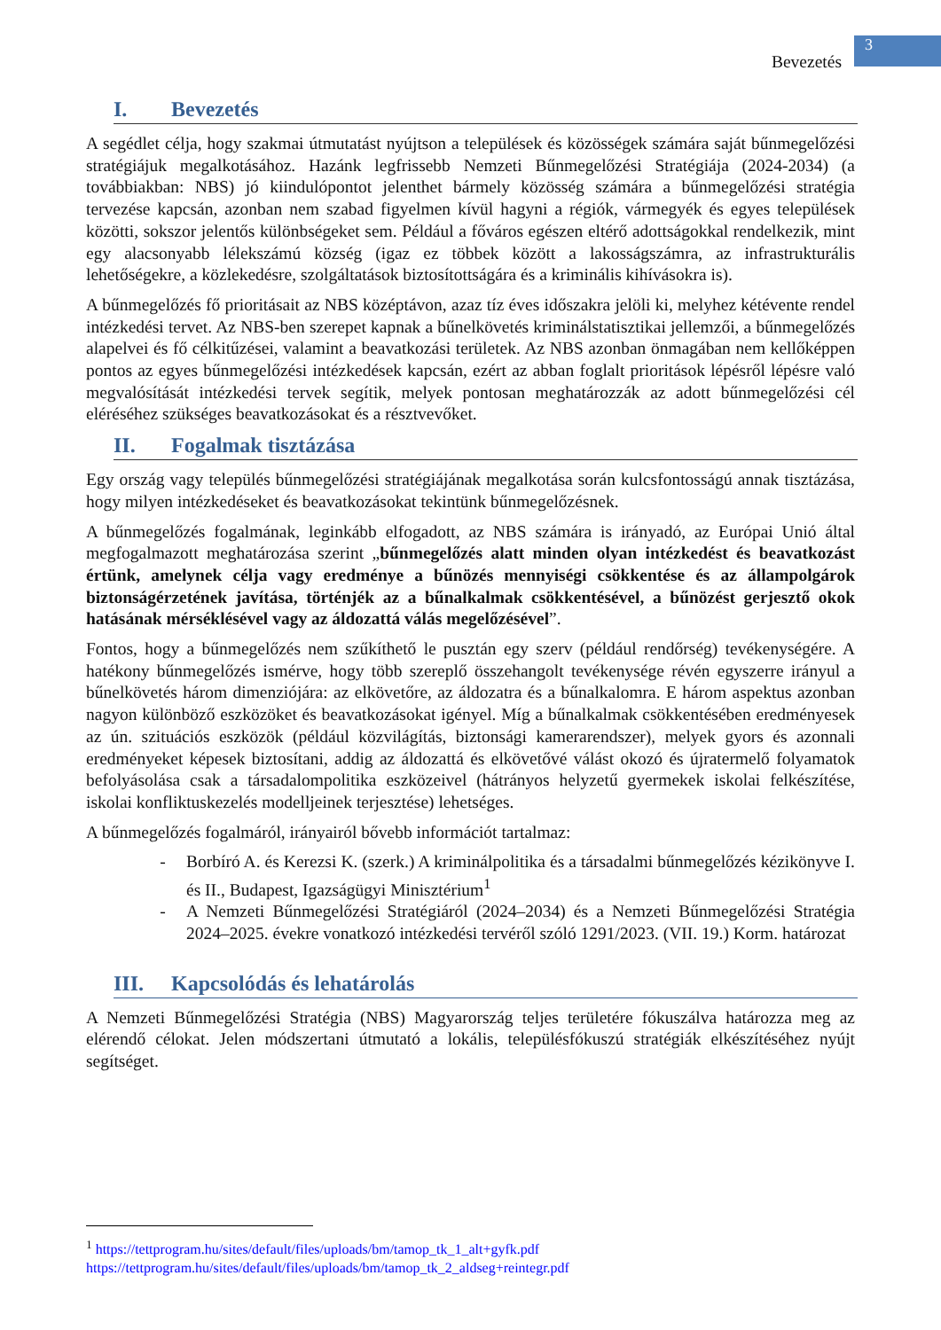Bevezetés
3
I. Bevezetés
A segédlet célja, hogy szakmai útmutatást nyújtson a települések és közösségek számára saját bűnmegelőzési stratégiájuk megalkotásához. Hazánk legfrissebb Nemzeti Bűnmegelőzési Stratégiája (2024-2034) (a továbbiakban: NBS) jó kiindulópontot jelenthet bármely közösség számára a bűnmegelőzési stratégia tervezése kapcsán, azonban nem szabad figyelmen kívül hagyni a régiók, vármegyék és egyes települések közötti, sokszor jelentős különbségeket sem. Például a főváros egészen eltérő adottságokkal rendelkezik, mint egy alacsonyabb lélekszámú község (igaz ez többek között a lakosságszámra, az infrastrukturális lehetőségekre, a közlekedésre, szolgáltatások biztosítottságára és a kriminális kihívásokra is).
A bűnmegelőzés fő prioritásait az NBS középtávon, azaz tíz éves időszakra jelöli ki, melyhez kétévente rendel intézkedési tervet. Az NBS-ben szerepet kapnak a bűnelkövetés kriminálstatisztikai jellemzői, a bűnmegelőzés alapelvei és fő célkitűzései, valamint a beavatkozási területek. Az NBS azonban önmagában nem kellőképpen pontos az egyes bűnmegelőzési intézkedések kapcsán, ezért az abban foglalt prioritások lépésről lépésre való megvalósítását intézkedési tervek segítik, melyek pontosan meghatározzák az adott bűnmegelőzési cél eléréséhez szükséges beavatkozásokat és a résztvevőket.
II. Fogalmak tisztázása
Egy ország vagy település bűnmegelőzési stratégiájának megalkotása során kulcsfontosságú annak tisztázása, hogy milyen intézkedéseket és beavatkozásokat tekintünk bűnmegelőzésnek.
A bűnmegelőzés fogalmának, leginkább elfogadott, az NBS számára is irányadó, az Európai Unió által megfogalmazott meghatározása szerint „bűnmegelőzés alatt minden olyan intézkedést és beavatkozást értünk, amelynek célja vagy eredménye a bűnözés mennyiségi csökkentése és az állampolgárok biztonságérzetének javítása, történjék az a bűnalkalmak csökkentésével, a bűnözést gerjesztő okok hatásának mérséklésével vagy az áldozattá válás megelőzésével”.
Fontos, hogy a bűnmegelőzés nem szűkíthető le pusztán egy szerv (például rendőrség) tevékenységére. A hatékony bűnmegelőzés ismérve, hogy több szereplő összehangolt tevékenysége révén egyszerre irányul a bűnelkövetés három dimenziójára: az elkövetőre, az áldozatra és a bűnalkalomra. E három aspektus azonban nagyon különböző eszközöket és beavatkozásokat igényel. Míg a bűnalkalmak csökkentésében eredményesek az ún. szituációs eszközök (például közvilágítás, biztonsági kamerarendszer), melyek gyors és azonnali eredményeket képesek biztosítani, addig az áldozattá és elkövetővé válást okozó és újratermelő folyamatok befolyásolása csak a társadalompolitika eszközeivel (hátrányos helyzetű gyermekek iskolai felkészítése, iskolai konfliktuskezelés modelljeinek terjesztése) lehetséges.
A bűnmegelőzés fogalmáról, irányairól bővebb információt tartalmaz:
- Borbíró A. és Kerezsi K. (szerk.) A kriminálpolitika és a társadalmi bűnmegelőzés kézikönyve I. és II., Budapest, Igazságügyi Minisztérium<sup>1</sup>
- A Nemzeti Bűnmegelőzési Stratégiáról (2024–2034) és a Nemzeti Bűnmegelőzési Stratégia 2024–2025. évekre vonatkozó intézkedési tervéről szóló 1291/2023. (VII. 19.) Korm. határozat
III. Kapcsolódás és lehatárolás
A Nemzeti Bűnmegelőzési Stratégia (NBS) Magyarország teljes területére fókuszálva határozza meg az elérendő célokat. Jelen módszertani útmutató a lokális, településfókuszú stratégiák elkészítéséhez nyújt segítséget.
<sup>1</sup> https://tettprogram.hu/sites/default/files/uploads/bm/tamop_tk_1_alt+gyfk.pdf
https://tettprogram.hu/sites/default/files/uploads/bm/tamop_tk_2_aldseg+reintegr.pdf